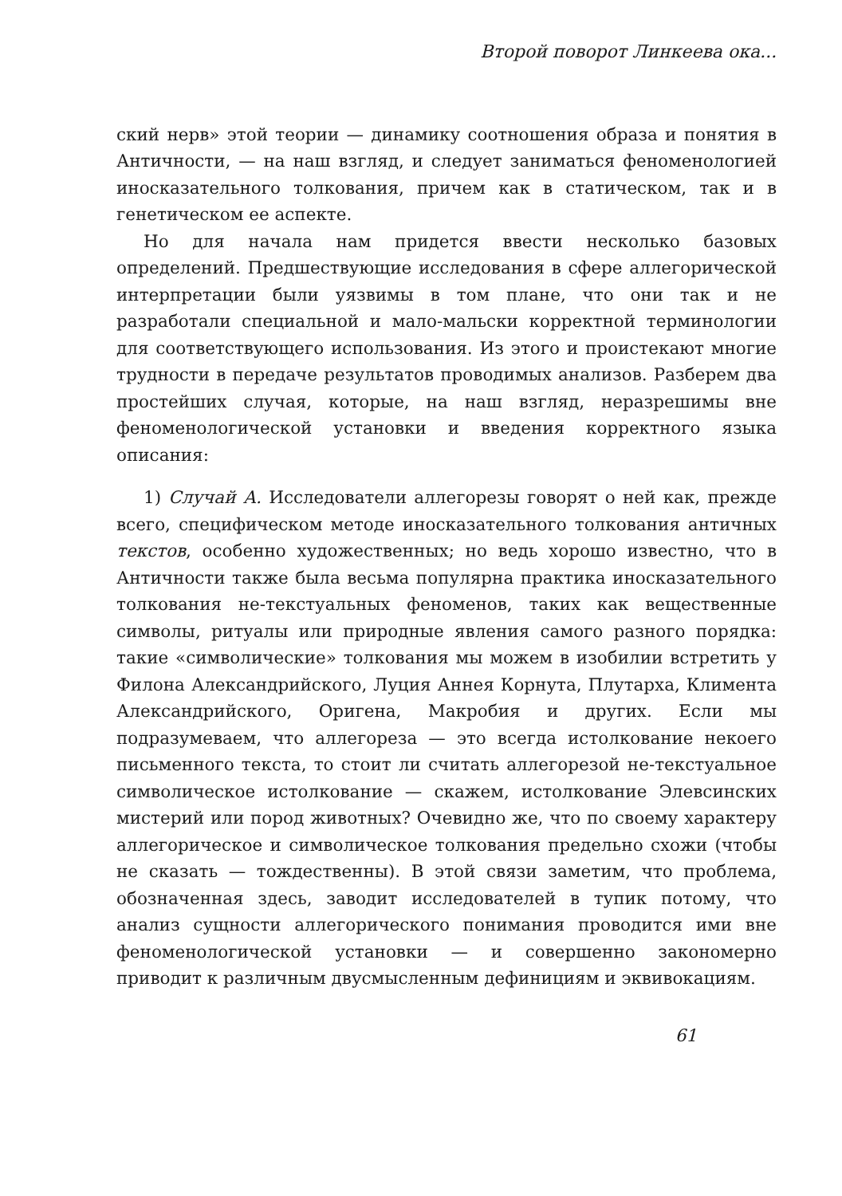Второй поворот Линкеева ока...
ский нерв» этой теории — динамику соотношения образа и понятия в Античности, — на наш взгляд, и следует заниматься феноменологией иносказательного толкования, причем как в статическом, так и в генетическом ее аспекте.
Но для начала нам придется ввести несколько базовых определений. Предшествующие исследования в сфере аллегорической интерпретации были уязвимы в том плане, что они так и не разработали специальной и мало-мальски корректной терминологии для соответствующего использования. Из этого и проистекают многие трудности в передаче результатов проводимых анализов. Разберем два простейших случая, которые, на наш взгляд, неразрешимы вне феноменологической установки и введения корректного языка описания:
1) Случай А. Исследователи аллегорезы говорят о ней как, прежде всего, специфическом методе иносказательного толкования античных текстов, особенно художественных; но ведь хорошо известно, что в Античности также была весьма популярна практика иносказательного толкования не-текстуальных феноменов, таких как вещественные символы, ритуалы или природные явления самого разного порядка: такие «символические» толкования мы можем в изобилии встретить у Филона Александрийского, Луция Аннея Корнута, Плутарха, Климента Александрийского, Оригена, Макробия и других. Если мы подразумеваем, что аллегореза — это всегда истолкование некоего письменного текста, то стоит ли считать аллегорезой не-текстуальное символическое истолкование — скажем, истолкование Элевсинских мистерий или пород животных? Очевидно же, что по своему характеру аллегорическое и символическое толкования предельно схожи (чтобы не сказать — тождественны). В этой связи заметим, что проблема, обозначенная здесь, заводит исследователей в тупик потому, что анализ сущности аллегорического понимания проводится ими вне феноменологической установки — и совершенно закономерно приводит к различным двусмысленным дефинициям и эквивокациям.
61